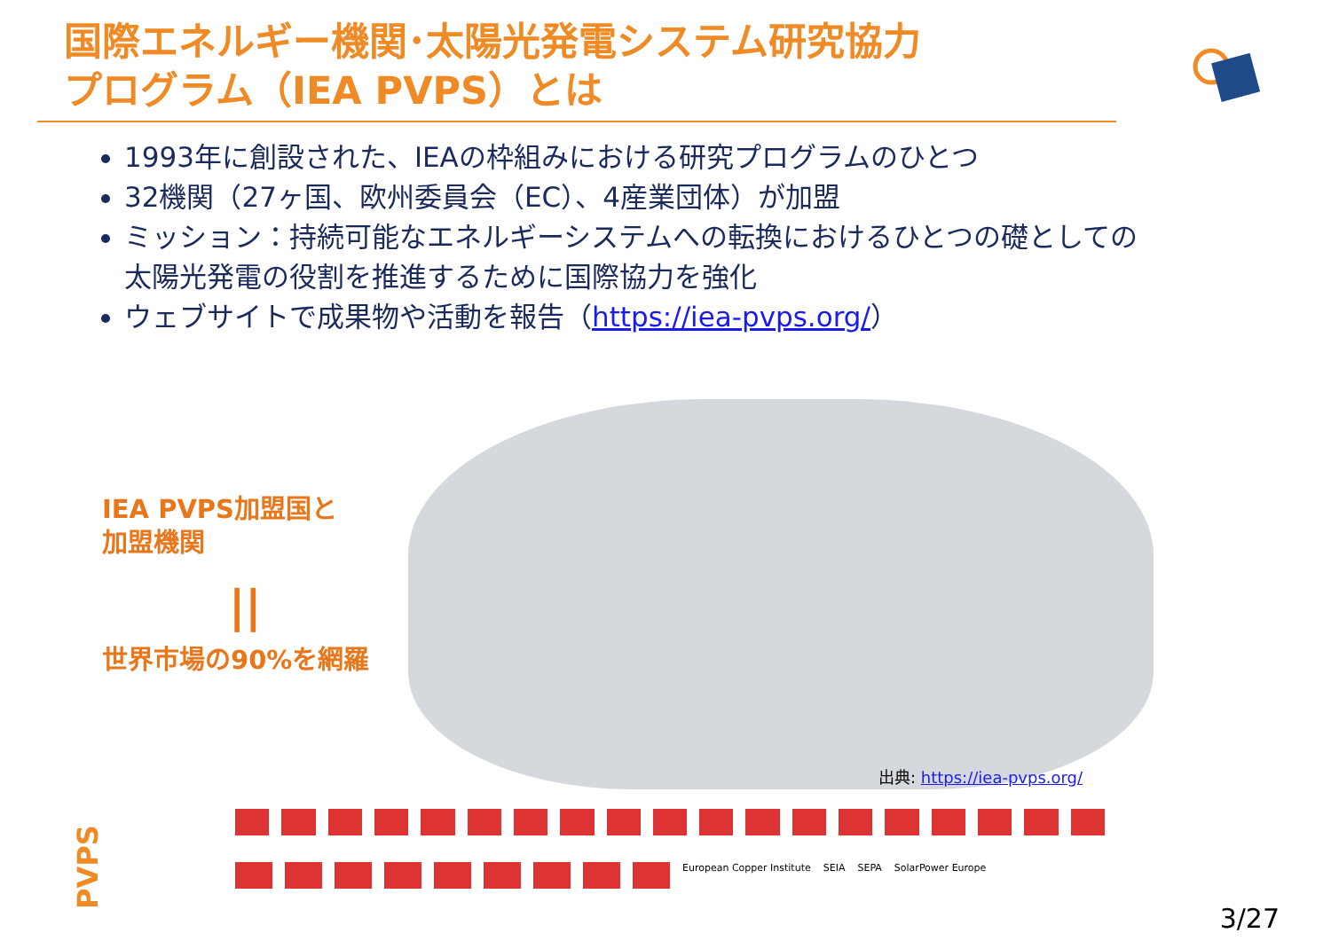国際エネルギー機関･太陽光発電システム研究協力
プログラム（IEA PVPS）とは
1993年に創設された、IEAの枠組みにおける研究プログラムのひとつ
32機関（27ヶ国、欧州委員会（EC）、4産業団体）が加盟
ミッション：持続可能なエネルギーシステムへの転換におけるひとつの礎としての太陽光発電の役割を推進するために国際協力を強化
ウェブサイトで成果物や活動を報告（https://iea-pvps.org/）
IEA PVPS加盟国と
加盟機関
||
世界市場の90%を網羅
出典: https://iea-pvps.org/
European Copper Institute SEIA SEPA SolarPower Europe
PVPS 3/27